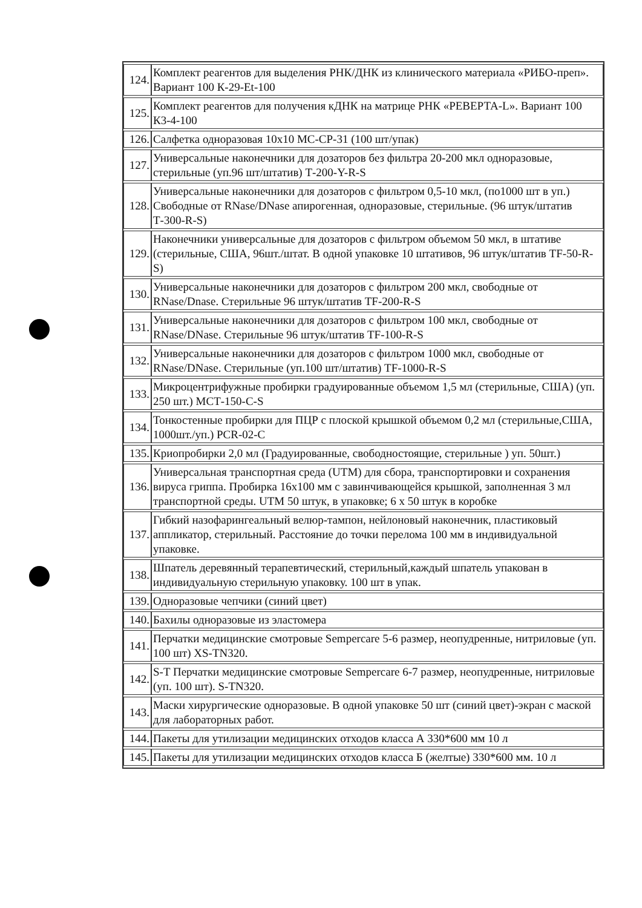| 124. | Комплект реагентов для выделения РНК/ДНК из клинического материала «РИБО-преп». Вариант 100 К-29-Et-100 |
| 125. | Комплект реагентов для получения кДНК на матрице РНК «РЕВЕРТА-L». Вариант 100 К3-4-100 |
| 126. | Салфетка одноразовая 10х10 МС-СР-31 (100 шт/упак) |
| 127. | Универсальные наконечники для дозаторов без фильтра 20-200 мкл одноразовые, стерильные (уп.96 шт/штатив) Т-200-Y-R-S |
| 128. | Универсальные наконечники для дозаторов с фильтром 0,5-10 мкл, (по1000 шт в уп.) Свободные от RNase/DNase апирогенная, одноразовые, стерильные. (96 штук/штатив Т-300-R-S) |
| 129. | Наконечники универсальные для дозаторов с фильтром объемом 50 мкл, в штативе (стерильные, США, 96шт./штат. В одной упаковке 10 штативов, 96 штук/штатив TF-50-R-S) |
| 130. | Универсальные наконечники для дозаторов с фильтром 200 мкл, свободные от RNase/Dnase. Стерильные 96 штук/штатив TF-200-R-S |
| 131. | Универсальные наконечники для дозаторов с фильтром 100 мкл, свободные от RNase/DNase. Стерильные 96 штук/штатив TF-100-R-S |
| 132. | Универсальные наконечники для дозаторов с фильтром 1000 мкл, свободные от RNase/DNase. Стерильные (уп.100 шт/штатив) TF-1000-R-S |
| 133. | Микроцентрифужные пробирки градуированные объемом 1,5 мл (стерильные, США) (уп. 250 шт.) МСТ-150-С-S |
| 134. | Тонкостенные пробирки для ПЦР с плоской крышкой объемом 0,2 мл (стерильные,США, 1000шт./уп.) PCR-02-C |
| 135. | Криопробирки 2,0 мл (Градуированные, свободностоящие, стерильные ) уп. 50шт.) |
| 136. | Универсальная транспортная среда (UTM) для сбора, транспортировки и сохранения вируса гриппа. Пробирка 16х100 мм с завинчивающейся крышкой, заполненная 3 мл транспортной среды. UTM 50 штук, в упаковке; 6 х 50 штук в коробке |
| 137. | Гибкий назофарингеальный велюр-тампон, нейлоновый наконечник, пластиковый аппликатор, стерильный. Расстояние до точки перелома 100 мм в индивидуальной упаковке. |
| 138. | Шпатель деревянный терапевтический, стерильный,каждый шпатель упакован в индивидуальную стерильную упаковку. 100 шт в упак. |
| 139. | Одноразовые чепчики (синий цвет) |
| 140. | Бахилы одноразовые из эластомера |
| 141. | Перчатки медицинские смотровые Sempercare 5-6 размер, неопудренные, нитриловые (уп. 100 шт) XS-TN320. |
| 142. | S-T Перчатки медицинские смотровые Sempercare 6-7 размер, неопудренные, нитриловые (уп. 100 шт). S-TN320. |
| 143. | Маски хирургические одноразовые. В одной упаковке 50 шт (синий цвет)-экран с маской для лабораторных работ. |
| 144. | Пакеты для утилизации медицинских отходов класса А 330*600 мм 10 л |
| 145. | Пакеты для утилизации медицинских отходов класса Б (желтые) 330*600 мм. 10 л |